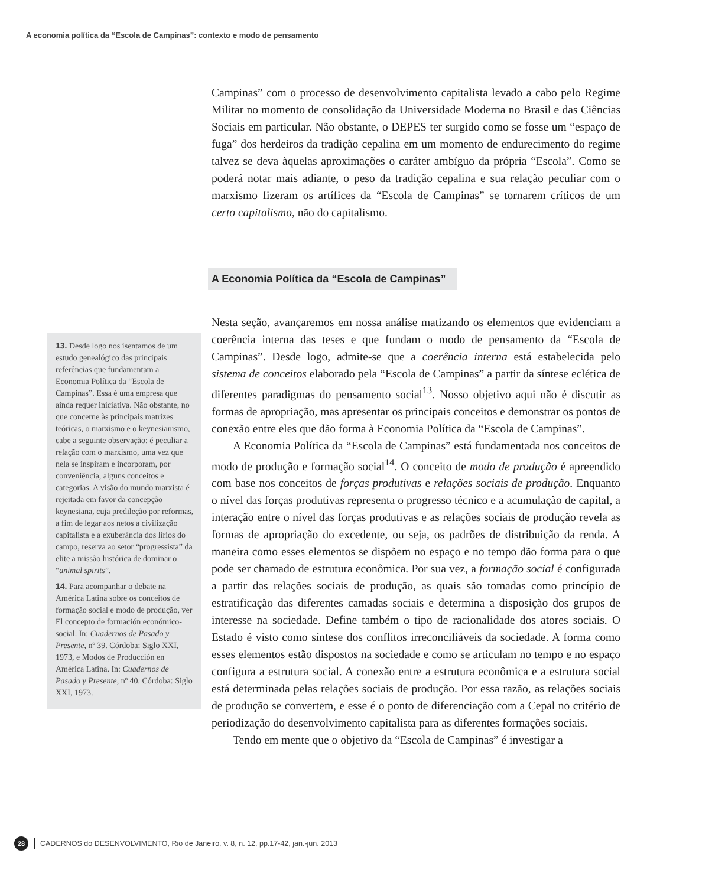A economia política da “Escola de Campinas”: contexto e modo de pensamento
Campinas” com o processo de desenvolvimento capitalista levado a cabo pelo Regime Militar no momento de consolidação da Universidade Moderna no Brasil e das Ciências Sociais em particular. Não obstante, o DEPES ter surgido como se fosse um “espaço de fuga” dos herdeiros da tradição cepalina em um momento de endurecimento do regime talvez se deva àquelas aproximações o caráter ambíguo da própria “Escola”. Como se poderá notar mais adiante, o peso da tradição cepalina e sua relação peculiar com o marxismo fizeram os artífices da “Escola de Campinas” se tornarem críticos de um certo capitalismo, não do capitalismo.
A Economia Política da “Escola de Campinas”
Nesta seção, avançaremos em nossa análise matizando os elementos que evidenciam a coerência interna das teses e que fundam o modo de pensamento da “Escola de Campinas”. Desde logo, admite-se que a coerência interna está estabelecida pelo sistema de conceitos elaborado pela “Escola de Campinas” a partir da síntese eclética de diferentes paradigmas do pensamento social<sup>13</sup>. Nosso objetivo aqui não é discutir as formas de apropriação, mas apresentar os principais conceitos e demonstrar os pontos de conexão entre eles que dão forma à Economia Política da “Escola de Campinas”.
A Economia Política da “Escola de Campinas” está fundamentada nos conceitos de modo de produção e formação social<sup>14</sup>. O conceito de modo de produção é apreendido com base nos conceitos de forças produtivas e relações sociais de produção. Enquanto o nível das forças produtivas representa o progresso técnico e a acumulação de capital, a interação entre o nível das forças produtivas e as relações sociais de produção revela as formas de apropriação do excedente, ou seja, os padrões de distribuição da renda. A maneira como esses elementos se dispõem no espaço e no tempo dão forma para o que pode ser chamado de estrutura econômica. Por sua vez, a formação social é configurada a partir das relações sociais de produção, as quais são tomadas como princípio de estratificação das diferentes camadas sociais e determina a disposição dos grupos de interesse na sociedade. Define também o tipo de racionalidade dos atores sociais. O Estado é visto como síntese dos conflitos irreconciliáveis da sociedade. A forma como esses elementos estão dispostos na sociedade e como se articulam no tempo e no espaço configura a estrutura social. A conexão entre a estrutura econômica e a estrutura social está determinada pelas relações sociais de produção. Por essa razão, as relações sociais de produção se convertem, e esse é o ponto de diferenciação com a Cepal no critério de periodização do desenvolvimento capitalista para as diferentes formações sociais.
Tendo em mente que o objetivo da “Escola de Campinas” é investigar a
13. Desde logo nos isentamos de um estudo genealógico das principais referências que fundamentam a Economia Política da “Escola de Campinas”. Essa é uma empresa que ainda requer iniciativa. Não obstante, no que concerne às principais matrizes teóricas, o marxismo e o keynesianismo, cabe a seguinte observação: é peculiar a relação com o marxismo, uma vez que nela se inspiram e incorporam, por conveniência, alguns conceitos e categorias. A visão do mundo marxista é rejeitada em favor da concepção keynesiana, cuja predileção por reformas, a fim de legar aos netos a civilização capitalista e a exuberância dos lírios do campo, reserva ao setor “progressista” da elite a missão histórica de dominar o “animal spirits”.
14. Para acompanhar o debate na América Latina sobre os conceitos de formação social e modo de produção, ver El concepto de formación económico-social. In: Cuadernos de Pasado y Presente, nº 39. Córdoba: Siglo XXI, 1973, e Modos de Producción en América Latina. In: Cuadernos de Pasado y Presente, nº 40. Córdoba: Siglo XXI, 1973.
28 CADERNOS do DESENVOLVIMENTO, Rio de Janeiro, v. 8, n. 12, pp.17-42, jan.-jun. 2013